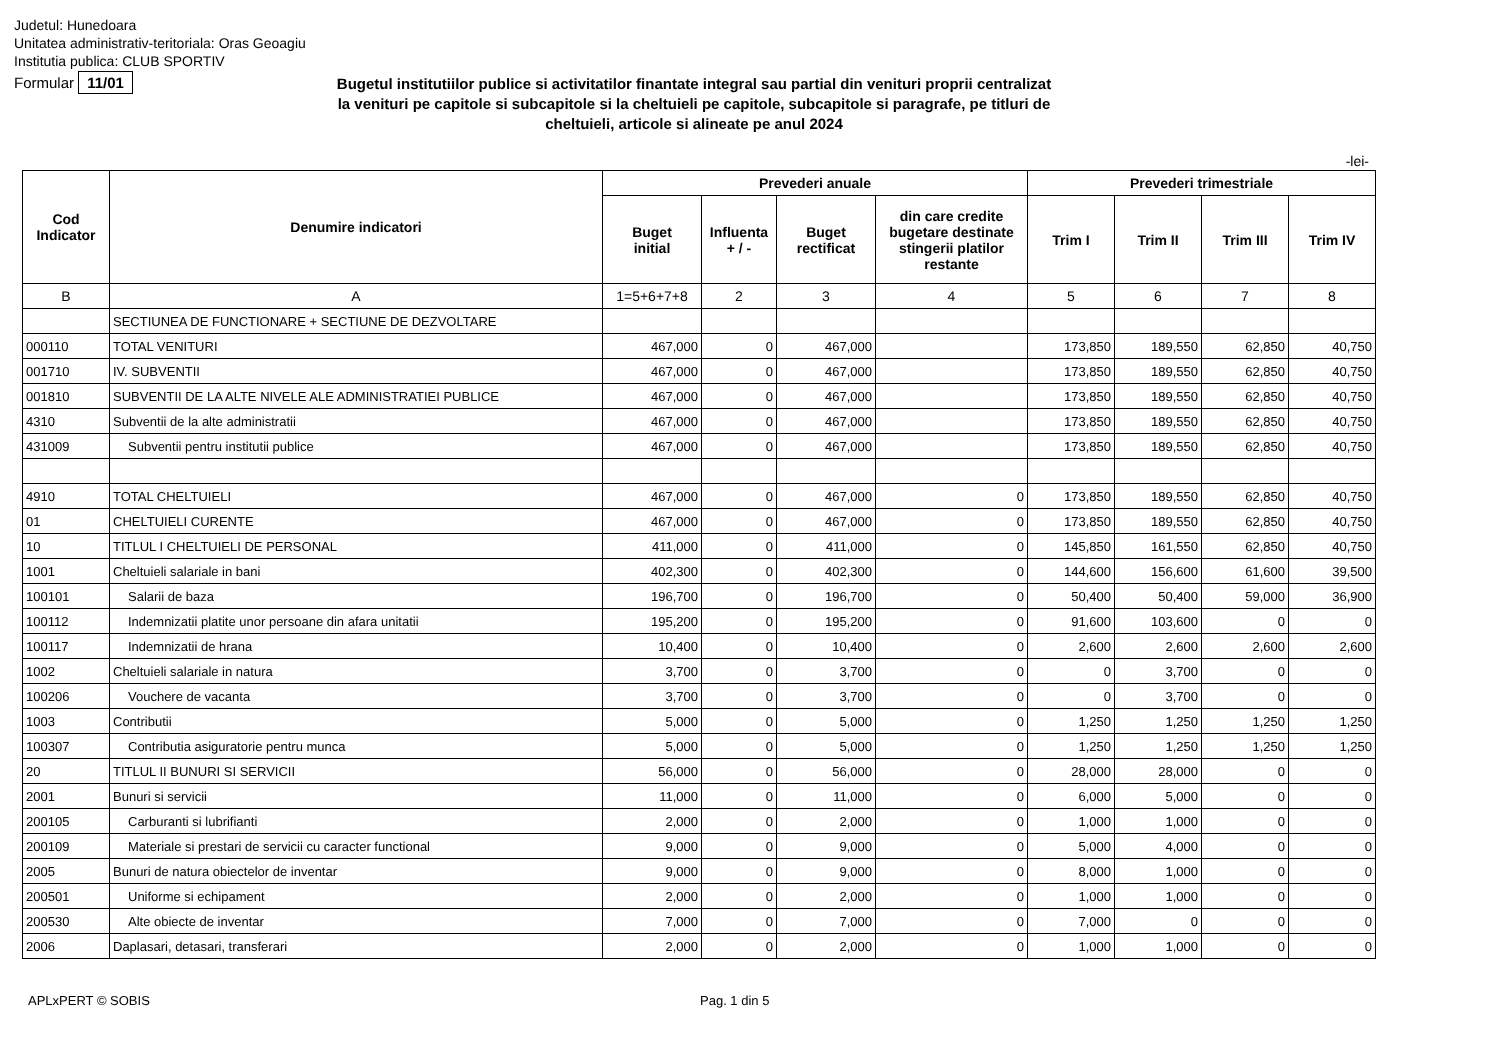Judetul: Hunedoara
Unitatea administrativ-teritoriala: Oras Geoagiu
Institutia publica: CLUB SPORTIV
Formular 11/01
Bugetul institutiilor publice si activitatilor finantate integral sau partial din venituri proprii centralizat la venituri pe capitole si subcapitole si la cheltuieli pe capitole, subcapitole si paragrafe, pe titluri de cheltuieli, articole si alineate pe anul 2024
-lei-
| Cod Indicator | Denumire indicatori | Prevederi anuale | | | | Prevederi trimestriale | | | |
| --- | --- | --- | --- | --- | --- | --- | --- | --- | --- |
| | | Buget initial | Influenta + / - | Buget rectificat | din care credite bugetare destinate stingerii platilor restante | Trim I | Trim II | Trim III | Trim IV |
| B | A | 1=5+6+7+8 | 2 | 3 | 4 | 5 | 6 | 7 | 8 |
| | SECTIUNEA DE FUNCTIONARE + SECTIUNE DE DEZVOLTARE | | | | | | | | |
| 000110 | TOTAL VENITURI | 467,000 | 0 | 467,000 | | 173,850 | 189,550 | 62,850 | 40,750 |
| 001710 | IV. SUBVENTII | 467,000 | 0 | 467,000 | | 173,850 | 189,550 | 62,850 | 40,750 |
| 001810 | SUBVENTII DE LA ALTE NIVELE ALE ADMINISTRATIEI PUBLICE | 467,000 | 0 | 467,000 | | 173,850 | 189,550 | 62,850 | 40,750 |
| 4310 | Subventii de la alte administratii | 467,000 | 0 | 467,000 | | 173,850 | 189,550 | 62,850 | 40,750 |
| 431009 | Subventii pentru institutii publice | 467,000 | 0 | 467,000 | | 173,850 | 189,550 | 62,850 | 40,750 |
| 4910 | TOTAL CHELTUIELI | 467,000 | 0 | 467,000 | 0 | 173,850 | 189,550 | 62,850 | 40,750 |
| 01 | CHELTUIELI CURENTE | 467,000 | 0 | 467,000 | 0 | 173,850 | 189,550 | 62,850 | 40,750 |
| 10 | TITLUL I CHELTUIELI DE PERSONAL | 411,000 | 0 | 411,000 | 0 | 145,850 | 161,550 | 62,850 | 40,750 |
| 1001 | Cheltuieli salariale in bani | 402,300 | 0 | 402,300 | 0 | 144,600 | 156,600 | 61,600 | 39,500 |
| 100101 | Salarii de baza | 196,700 | 0 | 196,700 | 0 | 50,400 | 50,400 | 59,000 | 36,900 |
| 100112 | Indemnizatii platite unor persoane din afara unitatii | 195,200 | 0 | 195,200 | 0 | 91,600 | 103,600 | 0 | 0 |
| 100117 | Indemnizatii de hrana | 10,400 | 0 | 10,400 | 0 | 2,600 | 2,600 | 2,600 | 2,600 |
| 1002 | Cheltuieli salariale in natura | 3,700 | 0 | 3,700 | 0 | 0 | 3,700 | 0 | 0 |
| 100206 | Vouchere de vacanta | 3,700 | 0 | 3,700 | 0 | 0 | 3,700 | 0 | 0 |
| 1003 | Contributii | 5,000 | 0 | 5,000 | 0 | 1,250 | 1,250 | 1,250 | 1,250 |
| 100307 | Contributia asiguratorie pentru munca | 5,000 | 0 | 5,000 | 0 | 1,250 | 1,250 | 1,250 | 1,250 |
| 20 | TITLUL II BUNURI SI SERVICII | 56,000 | 0 | 56,000 | 0 | 28,000 | 28,000 | 0 | 0 |
| 2001 | Bunuri si servicii | 11,000 | 0 | 11,000 | 0 | 6,000 | 5,000 | 0 | 0 |
| 200105 | Carburanti si lubrifianti | 2,000 | 0 | 2,000 | 0 | 1,000 | 1,000 | 0 | 0 |
| 200109 | Materiale si prestari de servicii cu caracter functional | 9,000 | 0 | 9,000 | 0 | 5,000 | 4,000 | 0 | 0 |
| 2005 | Bunuri de natura obiectelor de inventar | 9,000 | 0 | 9,000 | 0 | 8,000 | 1,000 | 0 | 0 |
| 200501 | Uniforme si echipament | 2,000 | 0 | 2,000 | 0 | 1,000 | 1,000 | 0 | 0 |
| 200530 | Alte obiecte de inventar | 7,000 | 0 | 7,000 | 0 | 7,000 | 0 | 0 | 0 |
| 2006 | Daplasari, detasari, transferari | 2,000 | 0 | 2,000 | 0 | 1,000 | 1,000 | 0 | 0 |
APLxPERT © SOBIS Pag. 1 din 5